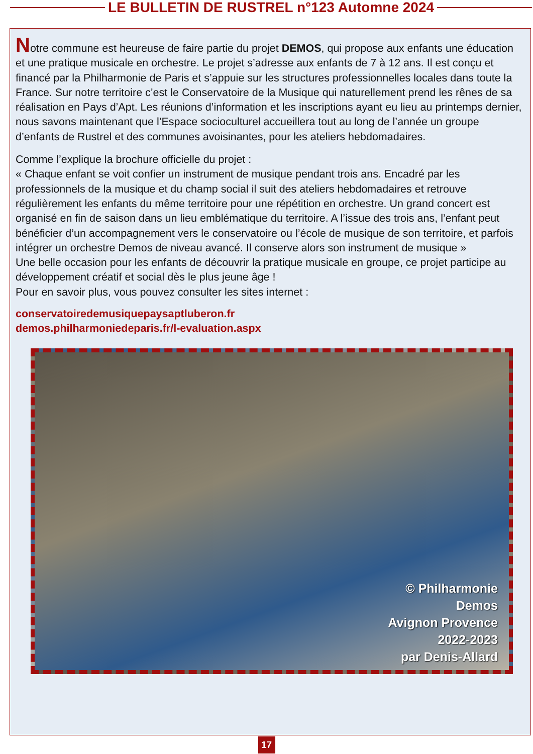LE BULLETIN DE RUSTREL n°123 Automne 2024
Notre commune est heureuse de faire partie du projet DEMOS, qui propose aux enfants une éducation et une pratique musicale en orchestre. Le projet s’adresse aux enfants de 7 à 12 ans. Il est conçu et financé par la Philharmonie de Paris et s’appuie sur les structures professionnelles locales dans toute la France. Sur notre territoire c’est le Conservatoire de la Musique qui naturellement prend les rênes de sa réalisation en Pays d’Apt. Les réunions d’information et les inscriptions ayant eu lieu au printemps dernier, nous savons maintenant que l’Espace socioculturel accueillera tout au long de l’année un groupe d’enfants de Rustrel et des communes avoisinantes, pour les ateliers hebdomadaires.
Comme l’explique la brochure officielle du projet :
« Chaque enfant se voit confier un instrument de musique pendant trois ans. Encadré par les professionnels de la musique et du champ social il suit des ateliers hebdomadaires et retrouve régulièrement les enfants du même territoire pour une répétition en orchestre. Un grand concert est organisé en fin de saison dans un lieu emblématique du territoire. A l’issue des trois ans, l’enfant peut bénéficier d’un accompagnement vers le conservatoire ou l’école de musique de son territoire, et parfois intégrer un orchestre Demos de niveau avancé. Il conserve alors son instrument de musique »
Une belle occasion pour les enfants de découvrir la pratique musicale en groupe, ce projet participe au développement créatif et social dès le plus jeune âge !
Pour en savoir plus, vous pouvez consulter les sites internet :
conservatoiredemusiquepaysaptluberon.fr
demos.philharmoniedeparis.fr/l-evaluation.aspx
© Philharmonie
Demos
Avignon Provence
2022-2023
par Denis-Allard
17